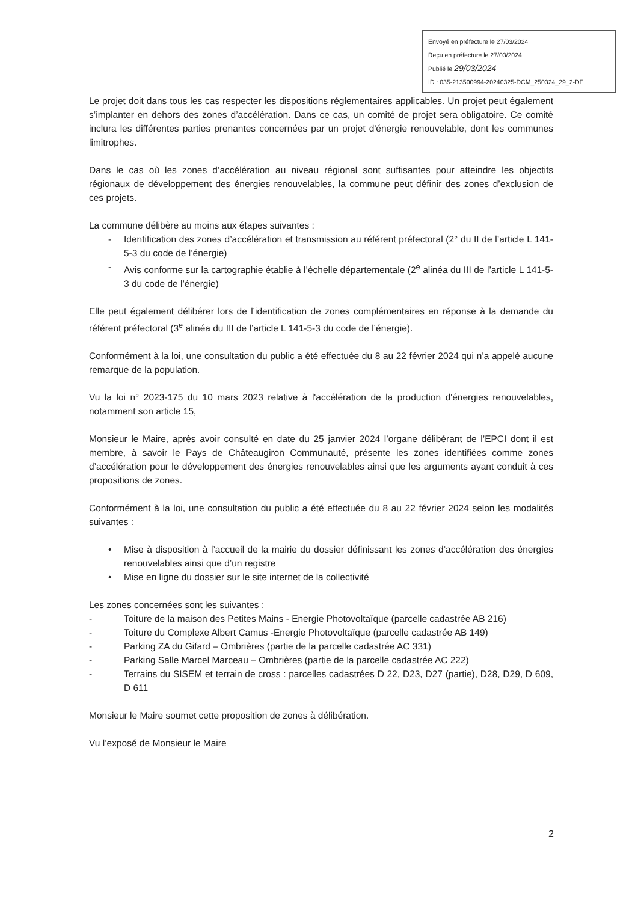Envoyé en préfecture le 27/03/2024
Reçu en préfecture le 27/03/2024
Publié le 29/03/2024
ID : 035-213500994-20240325-DCM_250324_29_2-DE
Le projet doit dans tous les cas respecter les dispositions réglementaires applicables. Un projet peut également s’implanter en dehors des zones d’accélération. Dans ce cas, un comité de projet sera obligatoire. Ce comité inclura les différentes parties prenantes concernées par un projet d'énergie renouvelable, dont les communes limitrophes.
Dans le cas où les zones d’accélération au niveau régional sont suffisantes pour atteindre les objectifs régionaux de développement des énergies renouvelables, la commune peut définir des zones d’exclusion de ces projets.
La commune délibère au moins aux étapes suivantes :
- Identification des zones d’accélération et transmission au référent préfectoral (2° du II de l’article L 141-5-3 du code de l’énergie)
- Avis conforme sur la cartographie établie à l’échelle départementale (2<sup>e</sup> alinéa du III de l’article L 141-5-3 du code de l’énergie)
Elle peut également délibérer lors de l’identification de zones complémentaires en réponse à la demande du référent préfectoral (3<sup>e</sup> alinéa du III de l’article L 141-5-3 du code de l’énergie).
Conformément à la loi, une consultation du public a été effectuée du 8 au 22 février 2024 qui n’a appelé aucune remarque de la population.
Vu la loi n° 2023-175 du 10 mars 2023 relative à l'accélération de la production d'énergies renouvelables, notamment son article 15,
Monsieur le Maire, après avoir consulté en date du 25 janvier 2024 l’organe délibérant de l’EPCI dont il est membre, à savoir le Pays de Châteaugiron Communauté, présente les zones identifiées comme zones d’accélération pour le développement des énergies renouvelables ainsi que les arguments ayant conduit à ces propositions de zones.
Conformément à la loi, une consultation du public a été effectuée du 8 au 22 février 2024 selon les modalités suivantes :
• Mise à disposition à l’accueil de la mairie du dossier définissant les zones d’accélération des énergies renouvelables ainsi que d’un registre
• Mise en ligne du dossier sur le site internet de la collectivité
Les zones concernées sont les suivantes :
- Toiture de la maison des Petites Mains - Energie Photovoltaïque (parcelle cadastrée AB 216)
- Toiture du Complexe Albert Camus -Energie Photovoltaïque (parcelle cadastrée AB 149)
- Parking ZA du Gifard – Ombrières (partie de la parcelle cadastrée AC 331)
- Parking Salle Marcel Marceau – Ombrières (partie de la parcelle cadastrée AC 222)
- Terrains du SISEM et terrain de cross : parcelles cadastrées D 22, D23, D27 (partie), D28, D29, D 609, D 611
Monsieur le Maire soumet cette proposition de zones à délibération.
Vu l’exposé de Monsieur le Maire
2